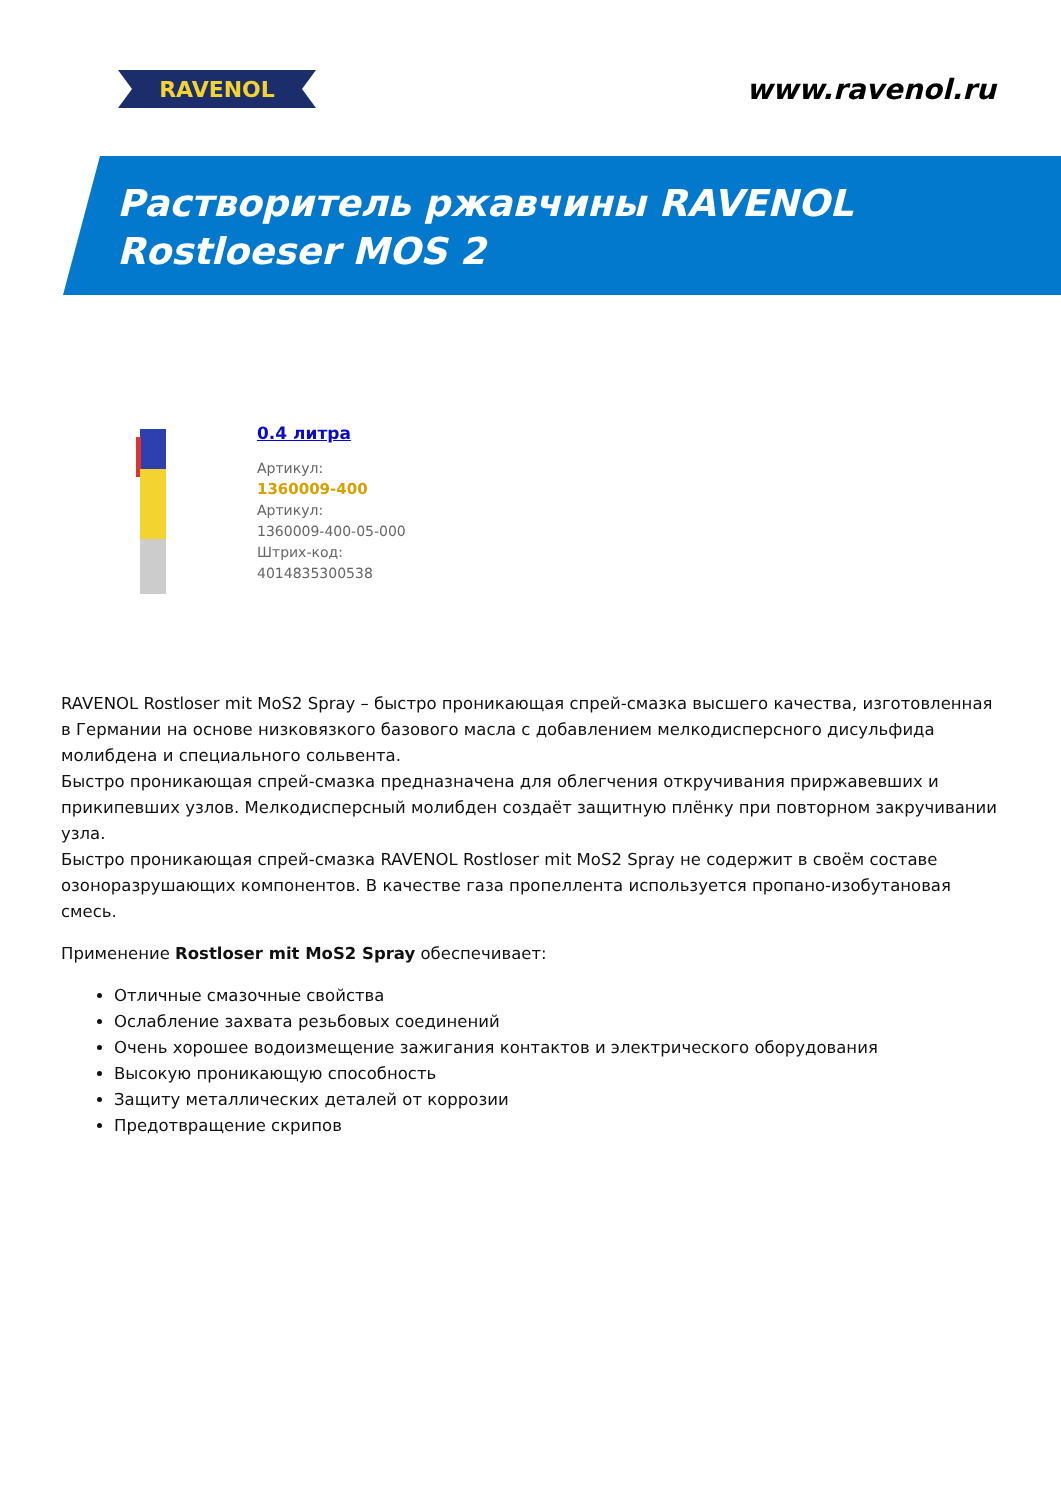RAVENOL
www.ravenol.ru
Растворитель ржавчины RAVENOL
Rostloeser MOS 2
0.4 литра
Артикул:
1360009-400
Артикул:
1360009-400-05-000
Штрих-код:
4014835300538
RAVENOL Rostloser mit MoS2 Spray – быстро проникающая спрей-смазка высшего качества, изготовленная в Германии на основе низковязкого базового масла с добавлением мелкодисперсного дисульфида молибдена и специального сольвента.
Быстро проникающая спрей-смазка предназначена для облегчения откручивания приржавевших и прикипевших узлов. Мелкодисперсный молибден создаёт защитную плёнку при повторном закручивании узла.
Быстро проникающая спрей-смазка RAVENOL Rostloser mit MoS2 Spray не содержит в своём составе озоноразрушающих компонентов. В качестве газа пропеллента используется пропано-изобутановая смесь.
Применение Rostloser mit MoS2 Spray обеспечивает:
Отличные смазочные свойства
Ослабление захвата резьбовых соединений
Очень хорошее водоизмещение зажигания контактов и электрического оборудования
Высокую проникающую способность
Защиту металлических деталей от коррозии
Предотвращение скрипов